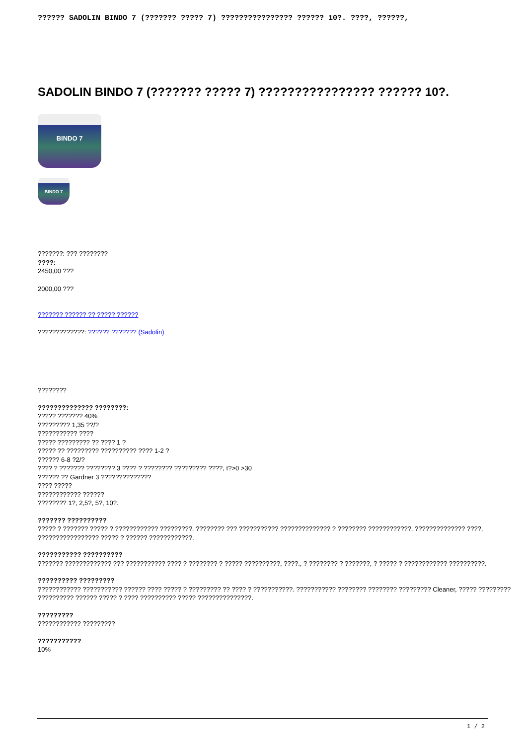?????? SADOLIN BINDO 7 (??????? ????? 7) ???????????????? ?????? 10?. ????, ??????,
SADOLIN BINDO 7 (??????? ????? 7) ???????????????? ?????? 10?.
BINDO 7
BINDO 7
???????: ??? ????????
????:
2450,00 ???
2000,00 ???
??????? ?????? ?? ????? ??????
?????????????: ?????? ??????? (Sadolin)
????????
?????????????? ????????:
????? ??????? 40%
????????? 1,35 ??/?
??????????? ????
????? ????????? ?? ???? 1 ?
????? ?? ????????? ?????????? ???? 1-2 ?
?????? 6-8 ?2/?
???? ? ??????? ???????? 3 ???? ? ???????? ????????? ????, t?>0 >30
?????? ?? Gardner 3 ??????????????
???? ?????
???????????? ??????
???????? 1?, 2,5?, 5?, 10?.
??????? ??????????
????? ? ??????? ????? ? ???????????? ?????????. ???????? ??? ??????????? ?????????????? ? ???????? ????????????, ?????????????? ????, ????????????????? ????? ? ?????? ????????????.
??????????? ??????????
??????? ????????????? ??? ??????????? ???? ? ???????? ? ????? ??????????, ????., ? ???????? ? ???????, ? ????? ? ???????????? ??????????.
?????????? ?????????
???????????? ??????????? ?????? ???? ????? ? ????????? ?? ???? ? ???????????. ??????????? ???????? ???????? ????????? Cleaner, ????? ????????? ?????????? ?????? ????? ? ???? ?????????? ????? ???????????????.
?????????
???????????? ?????????
???????????
10%
1 / 2